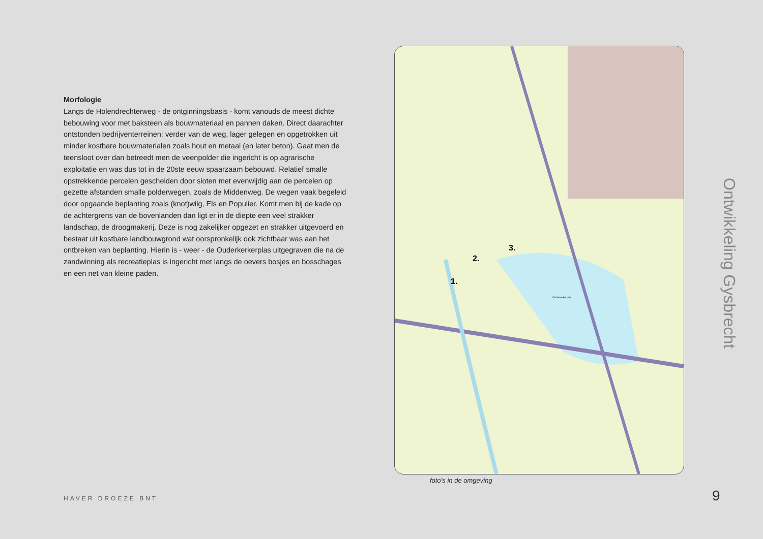Morfologie
Langs de Holendrechterweg - de ontginningsbasis - komt vanouds de meest dichte bebouwing voor met baksteen als bouwmateriaal en pannen daken. Direct daarachter ontstonden bedrijventerreinen: verder van de weg, lager gelegen en opgetrokken uit minder kostbare bouwmaterialen zoals hout en metaal (en later beton). Gaat men de teensloot over dan betreedt men de veenpolder die ingericht is op agrarische exploitatie en was dus tot in de 20ste eeuw spaarzaam bebouwd. Relatief smalle opstrekkende percelen gescheiden door sloten met evenwijdig aan de percelen op gezette afstanden smalle polderwegen, zoals de Middenweg. De wegen vaak begeleid door opgaande beplanting zoals (knot)wilg, Els en Populier. Komt men bij de kade op de achtergrens van de bovenlanden dan ligt er in de diepte een veel strakker landschap, de droogmakerij. Deze is nog zakelijker opgezet en strakker uitgevoerd en bestaat uit kostbare landbouwgrond wat oorspronkelijk ook zichtbaar was aan het ontbreken van beplanting. Hierin is - weer - de Ouderkerkerplas uitgegraven die na de zandwinning als recreatieplas is ingericht met langs de oevers bosjes en bosschages en een net van kleine paden.
1.
2.
3.
Ouderkerkerplas
foto’s in de omgeving
HAVER DROEZE BNT 9
Ontwikkeling Gysbrecht